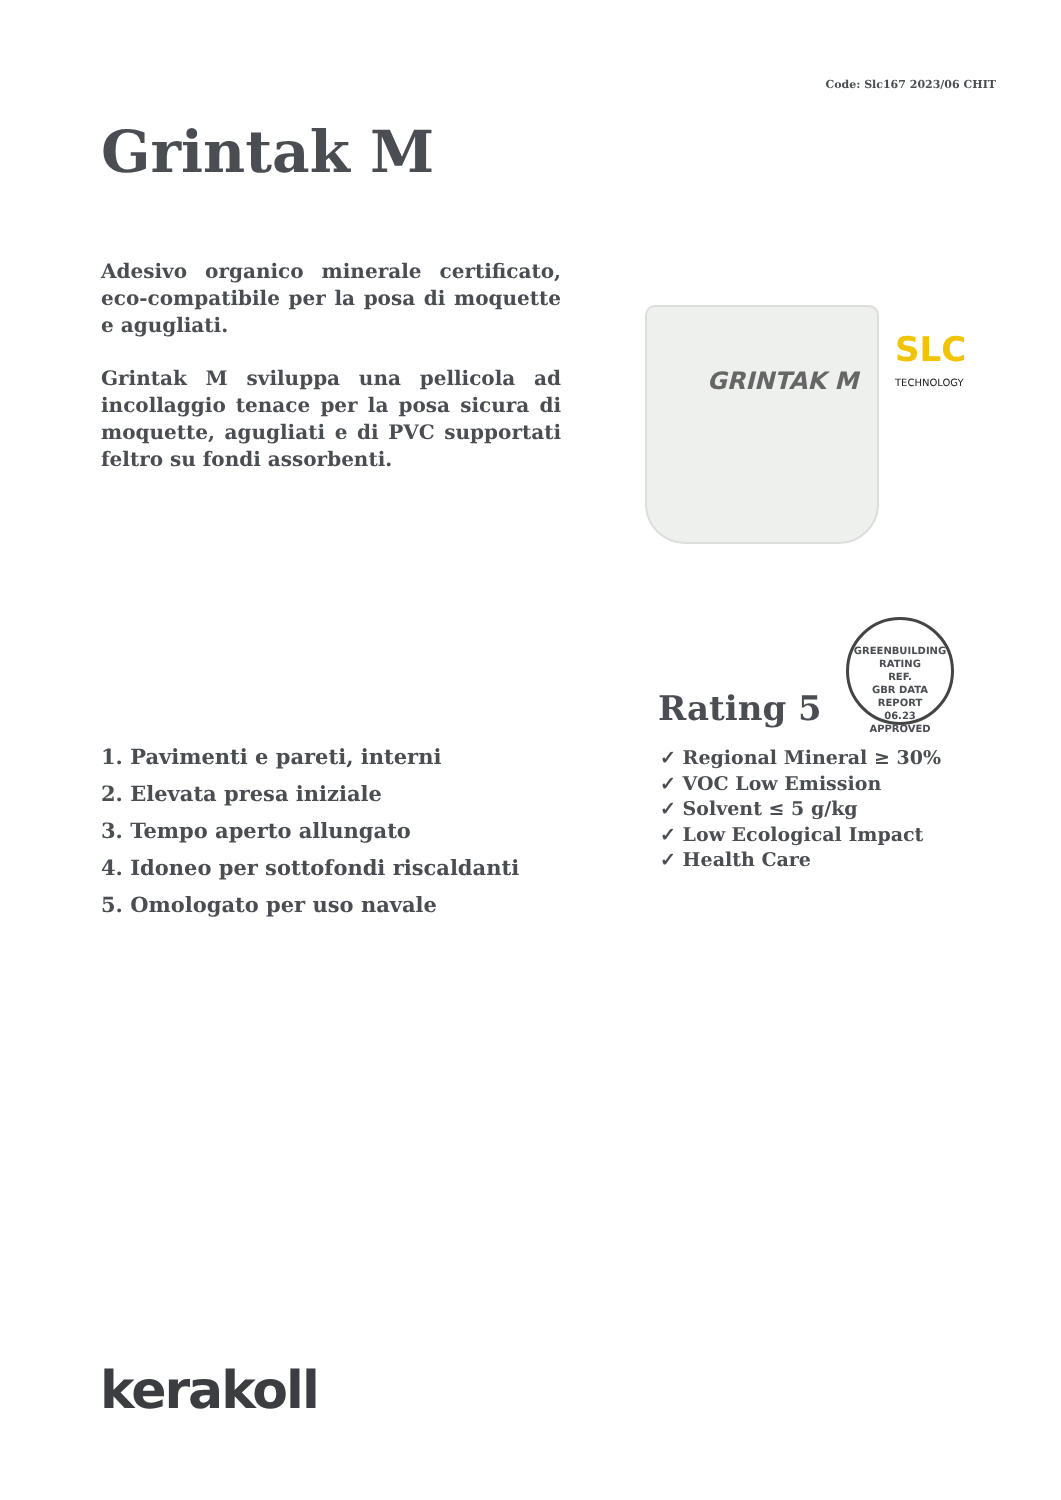Code: Slc167 2023/06 CHIT
Grintak M
Adesivo organico minerale certificato, eco-compatibile per la posa di moquette e agugliati.
Grintak M sviluppa una pellicola ad incollaggio tenace per la posa sicura di moquette, agugliati e di PVC supportati feltro su fondi assorbenti.
GRINTAK M
SLC
TECHNOLOGY
GREENBUILDING RATING
REF.
GBR DATA
REPORT
06.23
APPROVED
Rating 5
✓ Regional Mineral ≥ 30%
✓ VOC Low Emission
✓ Solvent ≤ 5 g/kg
✓ Low Ecological Impact
✓ Health Care
1. Pavimenti e pareti, interni
2. Elevata presa iniziale
3. Tempo aperto allungato
4. Idoneo per sottofondi riscaldanti
5. Omologato per uso navale
kerakoll